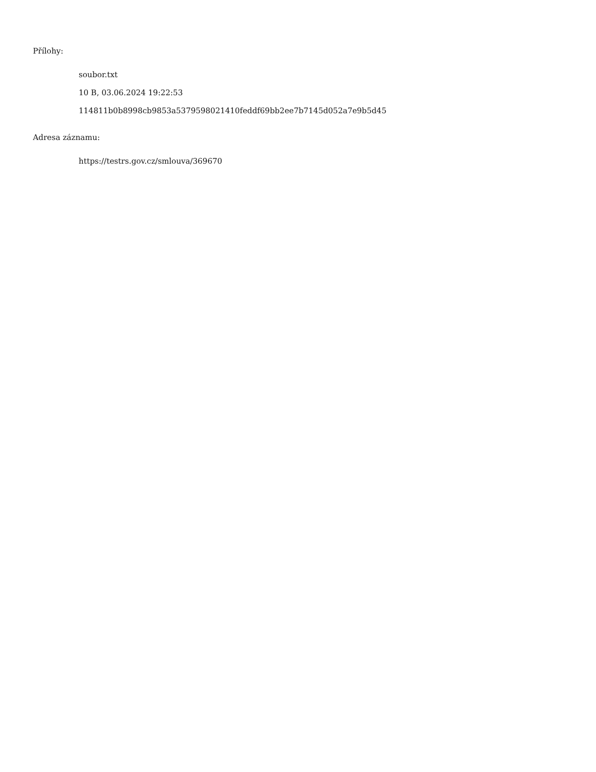Přílohy:
soubor.txt
10 B, 03.06.2024 19:22:53
114811b0b8998cb9853a5379598021410feddf69bb2ee7b7145d052a7e9b5d45
Adresa záznamu:
https://testrs.gov.cz/smlouva/369670